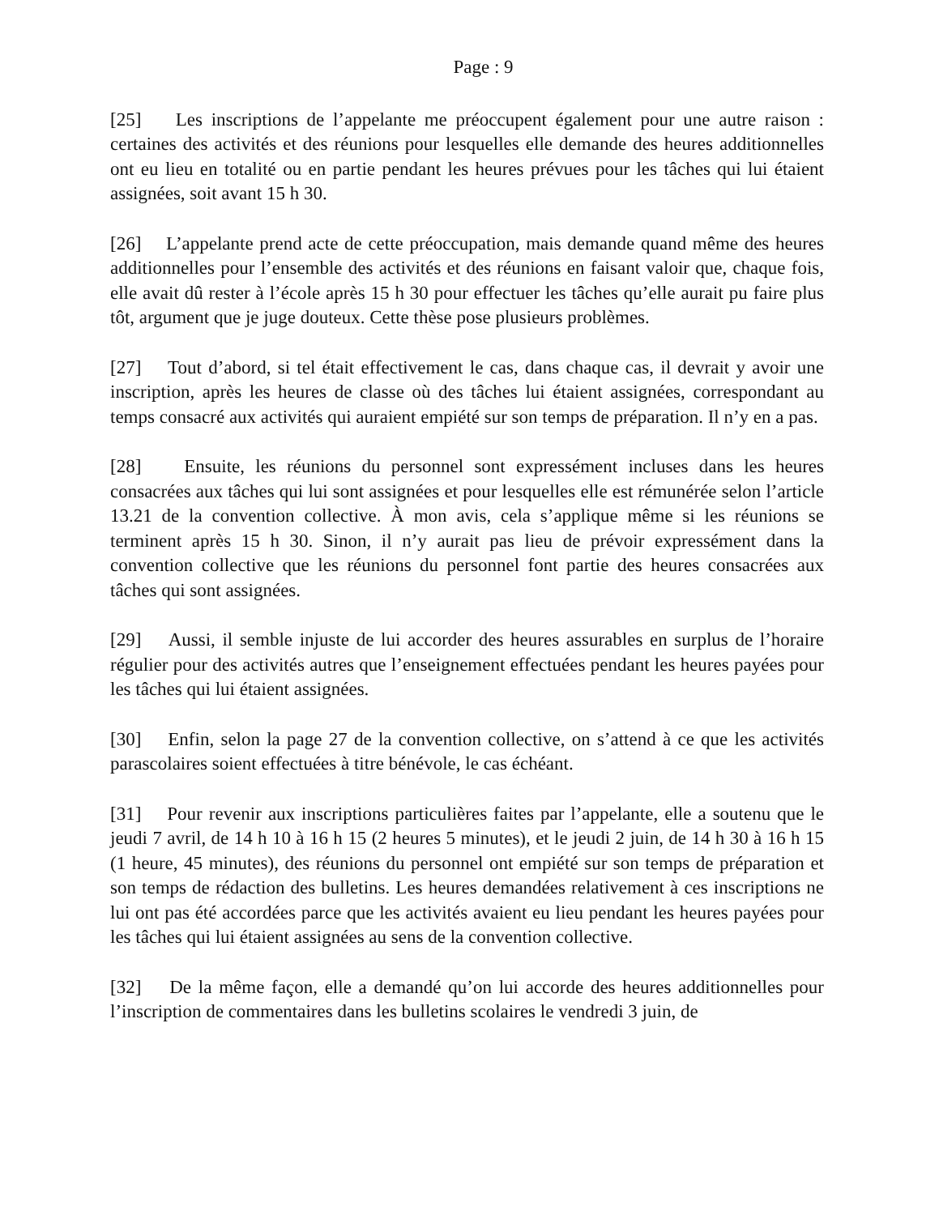Page : 9
[25] Les inscriptions de l’appelante me préoccupent également pour une autre raison : certaines des activités et des réunions pour lesquelles elle demande des heures additionnelles ont eu lieu en totalité ou en partie pendant les heures prévues pour les tâches qui lui étaient assignées, soit avant 15 h 30.
[26] L’appelante prend acte de cette préoccupation, mais demande quand même des heures additionnelles pour l’ensemble des activités et des réunions en faisant valoir que, chaque fois, elle avait dû rester à l’école après 15 h 30 pour effectuer les tâches qu’elle aurait pu faire plus tôt, argument que je juge douteux. Cette thèse pose plusieurs problèmes.
[27] Tout d’abord, si tel était effectivement le cas, dans chaque cas, il devrait y avoir une inscription, après les heures de classe où des tâches lui étaient assignées, correspondant au temps consacré aux activités qui auraient empiété sur son temps de préparation. Il n’y en a pas.
[28] Ensuite, les réunions du personnel sont expressément incluses dans les heures consacrées aux tâches qui lui sont assignées et pour lesquelles elle est rémunérée selon l’article 13.21 de la convention collective. À mon avis, cela s’applique même si les réunions se terminent après 15 h 30. Sinon, il n’y aurait pas lieu de prévoir expressément dans la convention collective que les réunions du personnel font partie des heures consacrées aux tâches qui sont assignées.
[29] Aussi, il semble injuste de lui accorder des heures assurables en surplus de l’horaire régulier pour des activités autres que l’enseignement effectuées pendant les heures payées pour les tâches qui lui étaient assignées.
[30] Enfin, selon la page 27 de la convention collective, on s’attend à ce que les activités parascolaires soient effectuées à titre bénévole, le cas échéant.
[31] Pour revenir aux inscriptions particulières faites par l’appelante, elle a soutenu que le jeudi 7 avril, de 14 h 10 à 16 h 15 (2 heures 5 minutes), et le jeudi 2 juin, de 14 h 30 à 16 h 15 (1 heure, 45 minutes), des réunions du personnel ont empiété sur son temps de préparation et son temps de rédaction des bulletins. Les heures demandées relativement à ces inscriptions ne lui ont pas été accordées parce que les activités avaient eu lieu pendant les heures payées pour les tâches qui lui étaient assignées au sens de la convention collective.
[32] De la même façon, elle a demandé qu’on lui accorde des heures additionnelles pour l’inscription de commentaires dans les bulletins scolaires le vendredi 3 juin, de